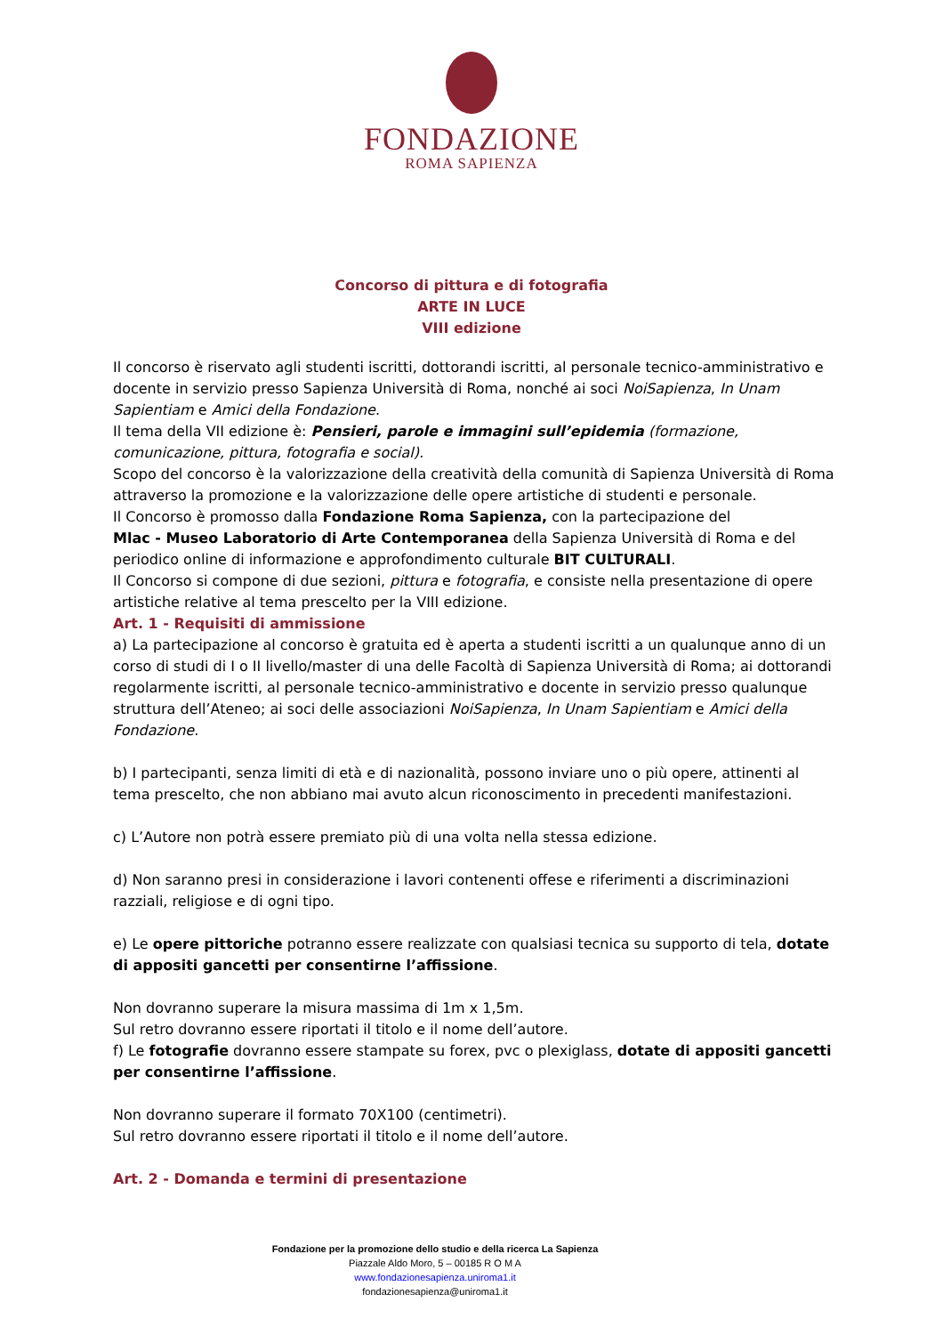FONDAZIONE
ROMA SAPIENZA
Concorso di pittura e di fotografia
ARTE IN LUCE
VIII edizione
Il concorso è riservato agli studenti iscritti, dottorandi iscritti, al personale tecnico-amministrativo e docente in servizio presso Sapienza Università di Roma, nonché ai soci NoiSapienza, In Unam Sapientiam e Amici della Fondazione.
Il tema della VII edizione è: Pensieri, parole e immagini sull’epidemia (formazione, comunicazione, pittura, fotografia e social).
Scopo del concorso è la valorizzazione della creatività della comunità di Sapienza Università di Roma attraverso la promozione e la valorizzazione delle opere artistiche di studenti e personale.
Il Concorso è promosso dalla Fondazione Roma Sapienza, con la partecipazione del
Mlac - Museo Laboratorio di Arte Contemporanea della Sapienza Università di Roma e del periodico online di informazione e approfondimento culturale BIT CULTURALI.
Il Concorso si compone di due sezioni, pittura e fotografia, e consiste nella presentazione di opere artistiche relative al tema prescelto per la VIII edizione.
Art. 1 - Requisiti di ammissione
a) La partecipazione al concorso è gratuita ed è aperta a studenti iscritti a un qualunque anno di un corso di studi di I o II livello/master di una delle Facoltà di Sapienza Università di Roma; ai dottorandi regolarmente iscritti, al personale tecnico-amministrativo e docente in servizio presso qualunque struttura dell’Ateneo; ai soci delle associazioni NoiSapienza, In Unam Sapientiam e Amici della Fondazione.
b) I partecipanti, senza limiti di età e di nazionalità, possono inviare uno o più opere, attinenti al tema prescelto, che non abbiano mai avuto alcun riconoscimento in precedenti manifestazioni.
c) L’Autore non potrà essere premiato più di una volta nella stessa edizione.
d) Non saranno presi in considerazione i lavori contenenti offese e riferimenti a discriminazioni razziali, religiose e di ogni tipo.
e) Le opere pittoriche potranno essere realizzate con qualsiasi tecnica su supporto di tela, dotate di appositi gancetti per consentirne l’affissione.
Non dovranno superare la misura massima di 1m x 1,5m.
Sul retro dovranno essere riportati il titolo e il nome dell’autore.
f) Le fotografie dovranno essere stampate su forex, pvc o plexiglass, dotate di appositi gancetti per consentirne l’affissione.
Non dovranno superare il formato 70X100 (centimetri).
Sul retro dovranno essere riportati il titolo e il nome dell’autore.
Art. 2 - Domanda e termini di presentazione
Fondazione per la promozione dello studio e della ricerca La Sapienza
Piazzale Aldo Moro, 5 – 00185 R O M A
www.fondazionesapienza.uniroma1.it
fondazionesapienza@uniroma1.it